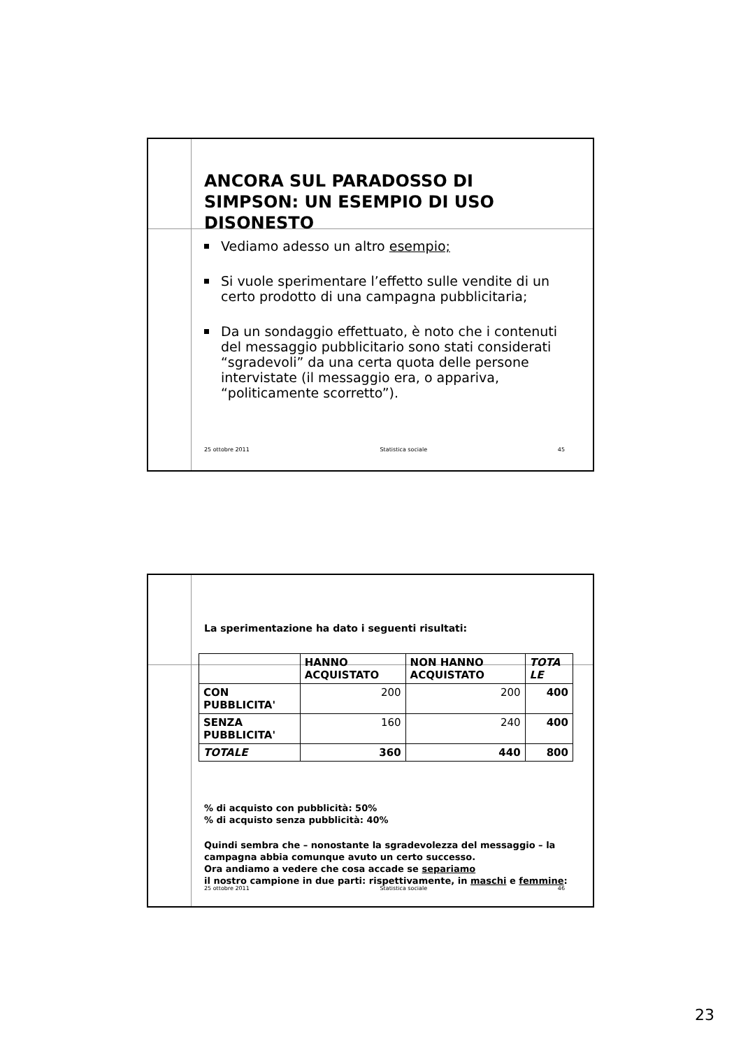ANCORA SUL PARADOSSO DI SIMPSON: UN ESEMPIO DI USO DISONESTO
Vediamo adesso un altro esempio;
Si vuole sperimentare l’effetto sulle vendite di un certo prodotto di una campagna pubblicitaria;
Da un sondaggio effettuato, è noto che i contenuti del messaggio pubblicitario sono stati considerati “sgradevoli” da una certa quota delle persone intervistate (il messaggio era, o appariva, “politicamente scorretto”).
25 ottobre 2011 Statistica sociale 45
La sperimentazione ha dato i seguenti risultati:
| | HANNO ACQUISTATO | NON HANNO ACQUISTATO | TOTA LE |
| --- | --- | --- | --- |
| CON PUBBLICITA' | 200 | 200 | 400 |
| SENZA PUBBLICITA' | 160 | 240 | 400 |
| TOTALE | 360 | 440 | 800 |
% di acquisto con pubblicità: 50%
% di acquisto senza pubblicità: 40%
Quindi sembra che – nonostante la sgradevolezza del messaggio – la campagna abbia comunque avuto un certo successo.
Ora andiamo a vedere che cosa accade se separiamo
il nostro campione in due parti: rispettivamente, in maschi e femmine:
25 ottobre 2011 Statistica sociale 46
23